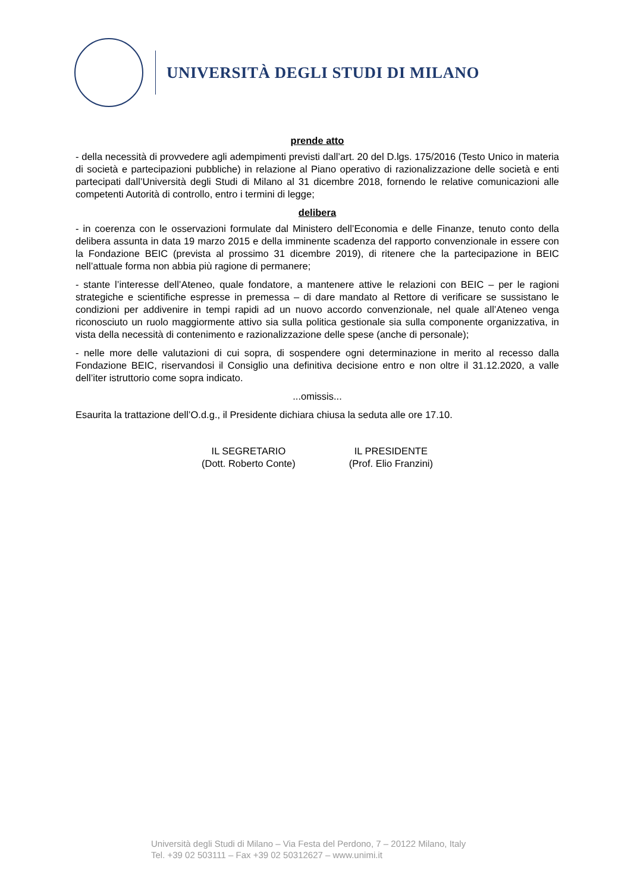UNIVERSITÀ DEGLI STUDI DI MILANO
prende atto
- della necessità di provvedere agli adempimenti previsti dall’art. 20 del D.lgs. 175/2016 (Testo Unico in materia di società e partecipazioni pubbliche) in relazione al Piano operativo di razionalizzazione delle società e enti partecipati dall’Università degli Studi di Milano al 31 dicembre 2018, fornendo le relative comunicazioni alle competenti Autorità di controllo, entro i termini di legge;
delibera
- in coerenza con le osservazioni formulate dal Ministero dell’Economia e delle Finanze, tenuto conto della delibera assunta in data 19 marzo 2015 e della imminente scadenza del rapporto convenzionale in essere con la Fondazione BEIC (prevista al prossimo 31 dicembre 2019), di ritenere che la partecipazione in BEIC nell’attuale forma non abbia più ragione di permanere;
- stante l’interesse dell’Ateneo, quale fondatore, a mantenere attive le relazioni con BEIC – per le ragioni strategiche e scientifiche espresse in premessa – di dare mandato al Rettore di verificare se sussistano le condizioni per addivenire in tempi rapidi ad un nuovo accordo convenzionale, nel quale all’Ateneo venga riconosciuto un ruolo maggiormente attivo sia sulla politica gestionale sia sulla componente organizzativa, in vista della necessità di contenimento e razionalizzazione delle spese (anche di personale);
- nelle more delle valutazioni di cui sopra, di sospendere ogni determinazione in merito al recesso dalla Fondazione BEIC, riservandosi il Consiglio una definitiva decisione entro e non oltre il 31.12.2020, a valle dell’iter istruttorio come sopra indicato.
...omissis...
Esaurita la trattazione dell’O.d.g., il Presidente dichiara chiusa la seduta alle ore 17.10.
IL SEGRETARIO
(Dott. Roberto Conte)
IL PRESIDENTE
(Prof. Elio Franzini)
Università degli Studi di Milano – Via Festa del Perdono, 7 – 20122 Milano, Italy
Tel. +39 02 503111 – Fax +39 02 50312627 – www.unimi.it